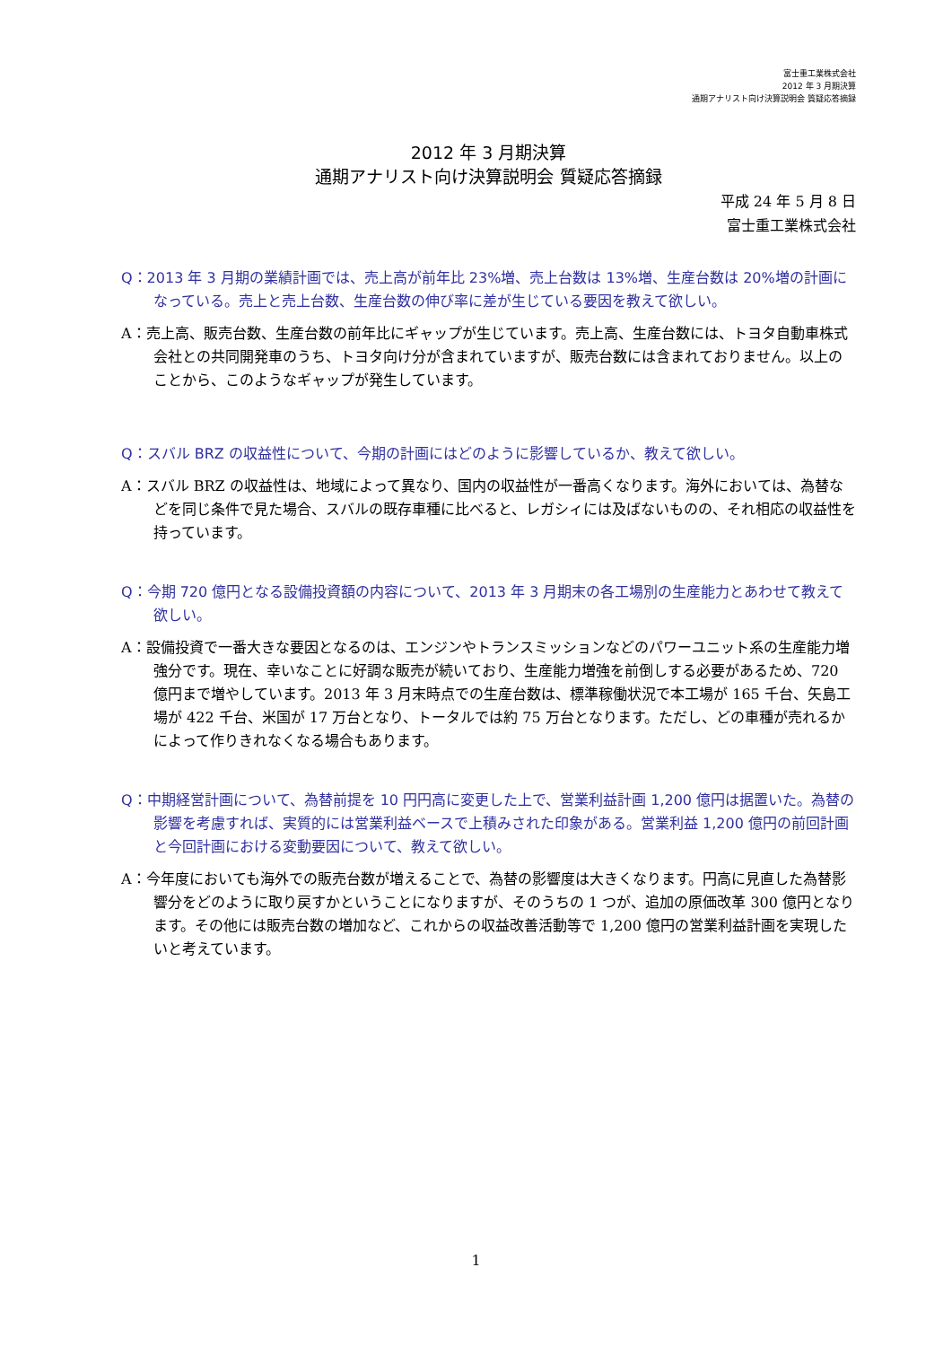富士重工業株式会社
2012 年 3 月期決算
通期アナリスト向け決算説明会 質疑応答摘録
2012 年 3 月期決算
通期アナリスト向け決算説明会 質疑応答摘録
平成 24 年 5 月 8 日
富士重工業株式会社
Q：2013 年 3 月期の業績計画では、売上高が前年比 23%増、売上台数は 13%増、生産台数は 20%増の計画になっている。売上と売上台数、生産台数の伸び率に差が生じている要因を教えて欲しい。
A：売上高、販売台数、生産台数の前年比にギャップが生じています。売上高、生産台数には、トヨタ自動車株式会社との共同開発車のうち、トヨタ向け分が含まれていますが、販売台数には含まれておりません。以上のことから、このようなギャップが発生しています。
Q：スバル BRZ の収益性について、今期の計画にはどのように影響しているか、教えて欲しい。
A：スバル BRZ の収益性は、地域によって異なり、国内の収益性が一番高くなります。海外においては、為替などを同じ条件で見た場合、スバルの既存車種に比べると、レガシィには及ばないものの、それ相応の収益性を持っています。
Q：今期 720 億円となる設備投資額の内容について、2013 年 3 月期末の各工場別の生産能力とあわせて教えて欲しい。
A：設備投資で一番大きな要因となるのは、エンジンやトランスミッションなどのパワーユニット系の生産能力増強分です。現在、幸いなことに好調な販売が続いており、生産能力増強を前倒しする必要があるため、720 億円まで増やしています。2013 年 3 月末時点での生産台数は、標準稼働状況で本工場が 165 千台、矢島工場が 422 千台、米国が 17 万台となり、トータルでは約 75 万台となります。ただし、どの車種が売れるかによって作りきれなくなる場合もあります。
Q：中期経営計画について、為替前提を 10 円円高に変更した上で、営業利益計画 1,200 億円は据置いた。為替の影響を考慮すれば、実質的には営業利益ベースで上積みされた印象がある。営業利益 1,200 億円の前回計画と今回計画における変動要因について、教えて欲しい。
A：今年度においても海外での販売台数が増えることで、為替の影響度は大きくなります。円高に見直した為替影響分をどのように取り戻すかということになりますが、そのうちの 1 つが、追加の原価改革 300 億円となります。その他には販売台数の増加など、これからの収益改善活動等で 1,200 億円の営業利益計画を実現したいと考えています。
1